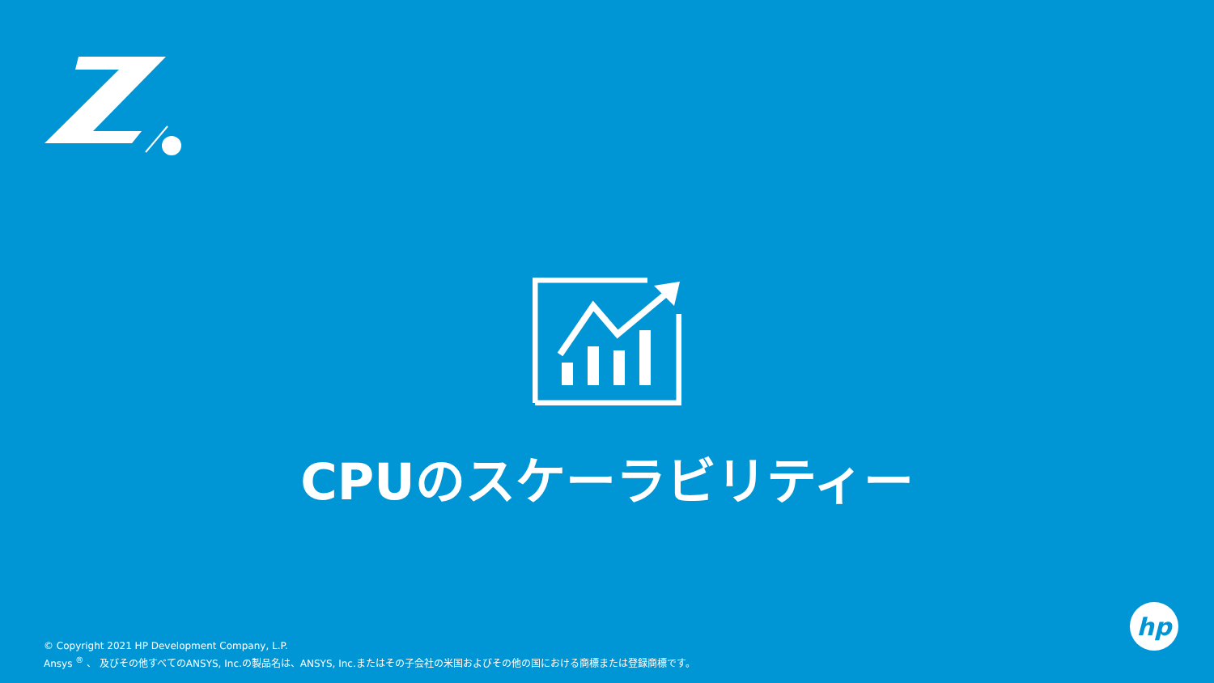CPUのスケーラビリティー
© Copyright 2021 HP Development Company, L.P.
Ansys <sup>®</sup> 、 及びその他すべてのANSYS, Inc.の製品名は、ANSYS, Inc.またはその子会社の米国およびその他の国における商標または登録商標です。
hp